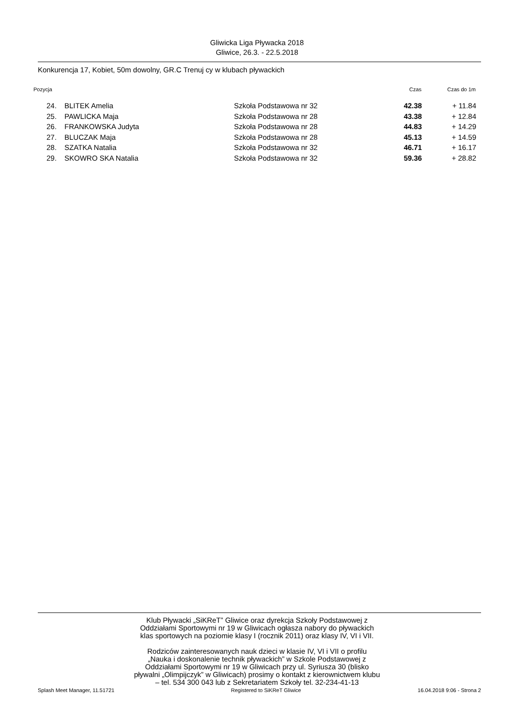Gliwicka Liga Pływacka 2018
Gliwice, 26.3. - 22.5.2018
Konkurencja 17, Kobiet, 50m dowolny, GR.C Trenuj cy w klubach pływackich
| Pozycja | | | Czas | Czas do 1m |
| --- | --- | --- | --- | --- |
| 24. | BLITEK Amelia | Szkoła Podstawowa nr 32 | 42.38 | + 11.84 |
| 25. | PAWLICKA Maja | Szkoła Podstawowa nr 28 | 43.38 | + 12.84 |
| 26. | FRANKOWSKA Judyta | Szkoła Podstawowa nr 28 | 44.83 | + 14.29 |
| 27. | BLUCZAK Maja | Szkoła Podstawowa nr 28 | 45.13 | + 14.59 |
| 28. | SZATKA Natalia | Szkoła Podstawowa nr 32 | 46.71 | + 16.17 |
| 29. | SKOWRO SKA Natalia | Szkoła Podstawowa nr 32 | 59.36 | + 28.82 |
Klub Pływacki „SiKReT” Gliwice oraz dyrekcja Szkoły Podstawowej z
Oddziałami Sportowymi nr 19 w Gliwicach ogłasza nabory do pływackich
klas sportowych na poziomie klasy I (rocznik 2011) oraz klasy IV, VI i VII.
Rodziców zainteresowanych nauk dzieci w klasie IV, VI i VII o profilu
„Nauka i doskonalenie technik pływackich” w Szkole Podstawowej z
Oddziałami Sportowymi nr 19 w Gliwicach przy ul. Syriusza 30 (blisko
pływalni „Olimpijczyk” w Gliwicach) prosimy o kontakt z kierownictwem klubu
– tel. 534 300 043 lub z Sekretariatem Szkoły tel. 32-234-41-13
Splash Meet Manager, 11.51721 Registered to SiKReT Gliwice 16.04.2018 9:06 - Strona 2